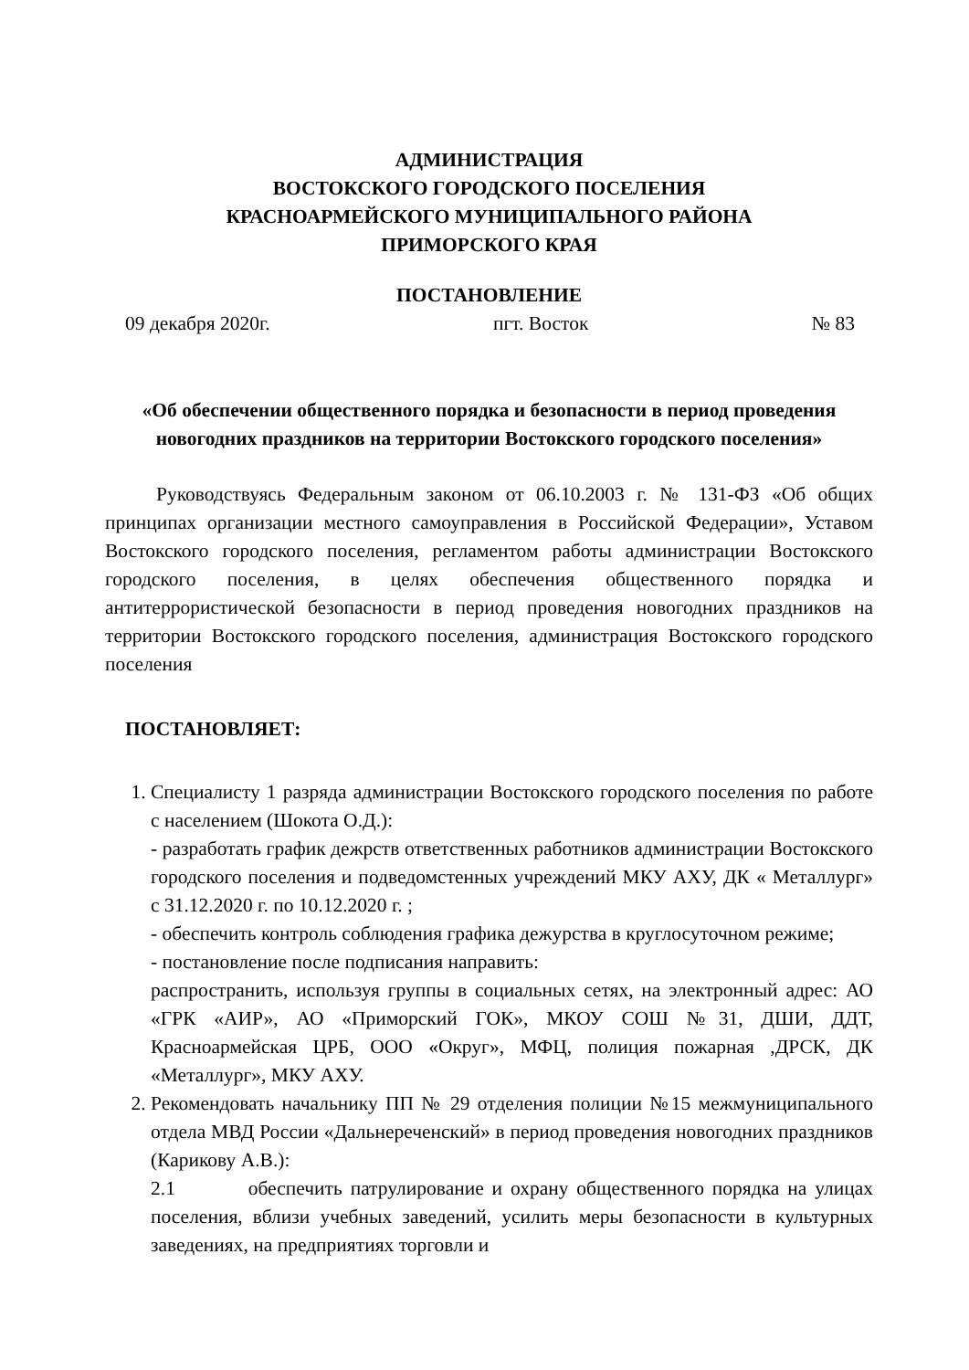АДМИНИСТРАЦИЯ
ВОСТОКСКОГО ГОРОДСКОГО ПОСЕЛЕНИЯ
КРАСНОАРМЕЙСКОГО МУНИЦИПАЛЬНОГО РАЙОНА
ПРИМОРСКОГО КРАЯ
ПОСТАНОВЛЕНИЕ
09 декабря 2020г. пгт. Восток № 83
«Об обеспечении общественного порядка и безопасности в период проведения новогодних праздников на территории Востокского городского поселения»
Руководствуясь Федеральным законом от 06.10.2003 г. № 131-ФЗ «Об общих принципах организации местного самоуправления в Российской Федерации», Уставом Востокского городского поселения, регламентом работы администрации Востокского городского поселения, в целях обеспечения общественного порядка и антитеррористической безопасности в период проведения новогодних праздников на территории Востокского городского поселения, администрация Востокского городского поселения
ПОСТАНОВЛЯЕТ:
1. Специалисту 1 разряда администрации Востокского городского поселения по работе с населением (Шокота О.Д.):
- разработать график дежрств ответственных работников администрации Востокского городского поселения и подведомстенных учреждений МКУ АХУ, ДК « Металлург» с 31.12.2020 г. по 10.12.2020 г. ;
- обеспечить контроль соблюдения графика дежурства в круглосуточном режиме;
- постановление после подписания направить:
распространить, используя группы в социальных сетях, на электронный адрес: АО «ГРК «АИР», АО «Приморский ГОК», МКОУ СОШ №31, ДШИ, ДДТ, Красноармейская ЦРБ, ООО «Округ», МФЦ, полиция пожарная ,ДРСК, ДК «Металлург», МКУ АХУ.
2. Рекомендовать начальнику ПП № 29 отделения полиции №15 межмуниципального отдела МВД России «Дальнереченский» в период проведения новогодних праздников (Карикову А.В.):
2.1 обеспечить патрулирование и охрану общественного порядка на улицах поселения, вблизи учебных заведений, усилить меры безопасности в культурных заведениях, на предприятиях торговли и